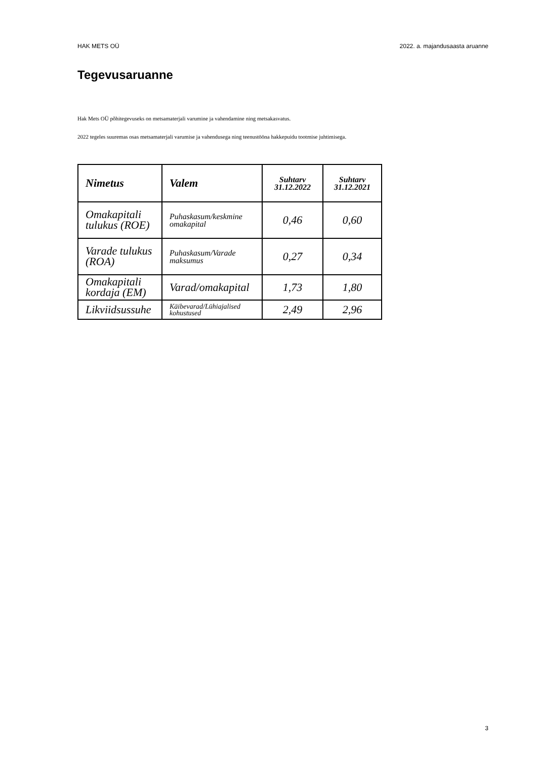HAK METS OÜ 2022. a. majandusaasta aruanne
Tegevusaruanne
Hak Mets OÜ põhitegevuseks on metsamaterjali varumine ja vahendamine ning metsakasvatus.
2022 tegeles suuremas osas metsamaterjali varumise ja vahendusega ning teenustööna hakkepuidu tootmise juhtimisega.
| Nimetus | Valem | Suhtarv 31.12.2022 | Suhtarv 31.12.2021 |
| --- | --- | --- | --- |
| Omakapitali tulukus (ROE) | Puhaskasum/keskmine omakapital | 0,46 | 0,60 |
| Varade tulukus (ROA) | Puhaskasum/Varade maksumus | 0,27 | 0,34 |
| Omakapitali kordaja (EM) | Varad/omakapital | 1,73 | 1,80 |
| Likviidsussuhe | Käibevarad/Lühiajalised kohustused | 2,49 | 2,96 |
3